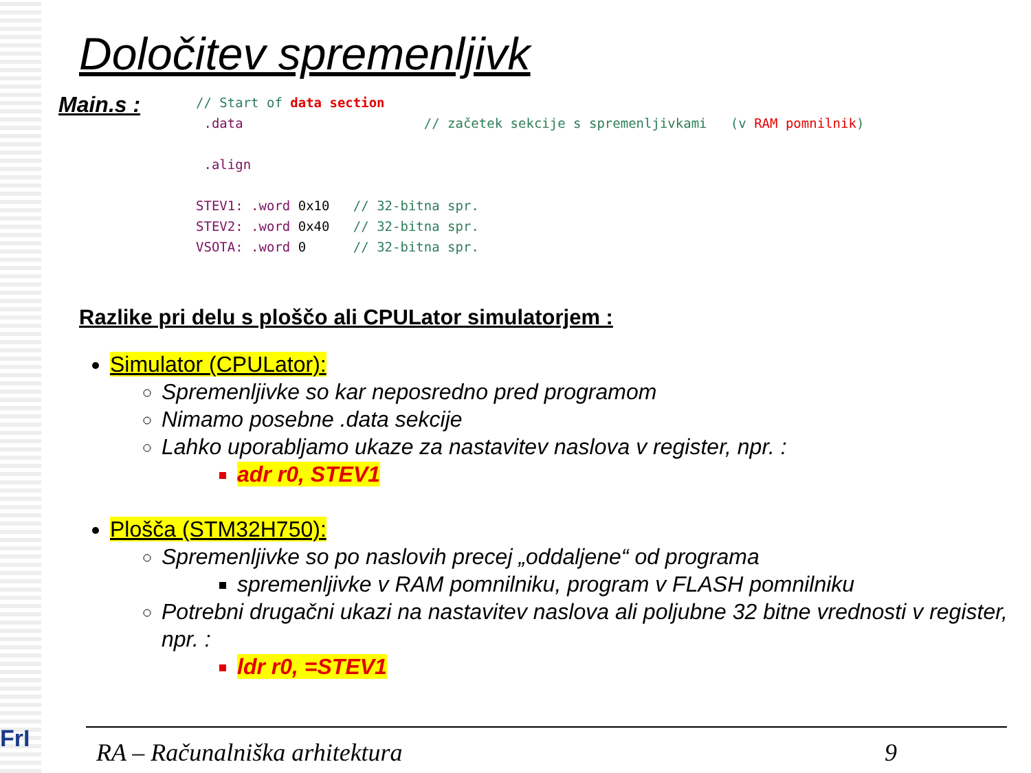FrI
Določitev spremenljivk
Main.s :
// Start of data section
 .data                       // začetek sekcije s spremenljivkami   (v RAM pomnilnik)

 .align

STEV1: .word 0x10   // 32-bitna spr.
STEV2: .word 0x40   // 32-bitna spr.
VSOTA: .word 0      // 32-bitna spr.
Razlike pri delu s ploščo ali CPULator simulatorjem :
Simulator (CPULator):
Spremenljivke so kar neposredno pred programom
Nimamo posebne .data sekcije
Lahko uporabljamo ukaze za nastavitev naslova v register, npr. :
adr r0, STEV1
Plošča (STM32H750):
Spremenljivke so po naslovih precej „oddaljene“ od programa
spremenljivke v RAM pomnilniku, program v FLASH pomnilniku
Potrebni drugačni ukazi na nastavitev naslova ali poljubne 32 bitne vrednosti v register, npr. :
ldr r0, =STEV1
RA – Računalniška arhitektura 9